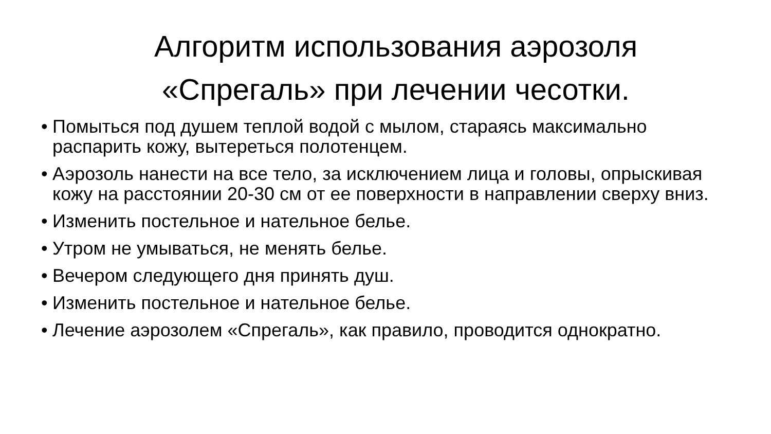Алгоритм использования аэрозоля
«Спрегаль» при лечении чесотки.
• Помыться под душем теплой водой с мылом, стараясь максимально распарить кожу, вытереться полотенцем.
• Аэрозоль нанести на все тело, за исключением лица и головы, опрыскивая кожу на расстоянии 20-30 см от ее поверхности в направлении сверху вниз.
• Изменить постельное и нательное белье.
• Утром не умываться, не менять белье.
• Вечером следующего дня принять душ.
• Изменить постельное и нательное белье.
• Лечение аэрозолем «Спрегаль», как правило, проводится однократно.